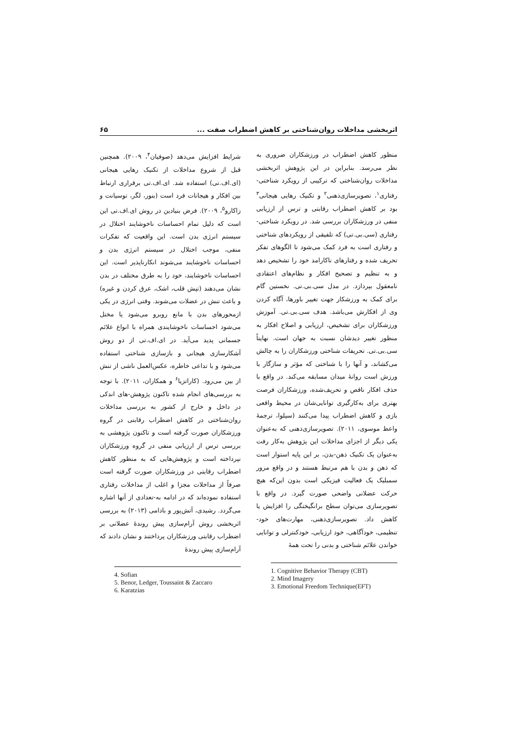اثربخشی مداخلات روان‌شناختی بر کاهش اضطراب صفت ... ۶۵
منظور کاهش اضطراب در ورزشکاران ضروری به نظر می‌رسد. بنابراین در این پژوهش اثربخشی مداخلات روان‌شناختی که ترکیبی از رویکرد شناختی-رفتاری<sup>۱</sup>، تصویرسازی‌ذهنی<sup>۲</sup> و تکنیک رهایی هیجانی<sup>۳</sup> بود بر کاهش اضطراب رقابتی و ترس از ارزیابی منفی در ورزشکاران بررسی شد. در رویکرد شناختی-رفتاری (سی.بی.تی) که تلفیقی از رویکردهای شناختی و رفتاری است به فرد کمک می‌شود تا الگوهای تفکر تحریف شده و رفتارهای ناکارامد خود را تشخیص دهد و به تنظیم و تصحیح افکار و نظام‌های اعتقادی نامعقول بپردازد. در مدل سی.بی.تی. نخستین گام برای کمک به ورزشکار جهت تغییر باورها، آگاه کردن وی از افکارش می‌باشد. هدف سی.بی.تی. آموزش ورزشکاران برای تشخیص، ارزیابی و اصلاح افکار به منظور تغییر دیدشان نسبت به جهان است. نهایتاً سی.بی.تی. تحریفات شناختی ورزشکاران را به چالش می‌کشاند، و آنها را با شناختی که مؤثر و سازگار با ورزش است روانهٔ میدان مسابقه می‌کند. در واقع با حذف افکار ناقص و تحریف‌شده، ورزشکاران فرصت بهتری برای به‌کارگیری توانایی‌شان در محیط واقعی بازی و کاهش اضطراب پیدا می‌کنند (سیلوا، ترجمهٔ واعظ موسوی، ۲۰۱۱). تصویرسازی‌ذهنی که به‌عنوان یکی دیگر از اجزای مداخلات این پژوهش به‌کار رفت به‌عنوان یک تکنیک ذهن-بدن، بر این پایه استوار است که ذهن و بدن با هم مرتبط هستند و در واقع مرور سمبلیک یک فعالیت فیزیکی است بدون این‌که هیچ حرکت عضلانی واضحی صورت گیرد. در واقع با تصویرسازی می‌توان سطح برانگیختگی را افزایش یا کاهش داد. تصویرسازی‌ذهنی، مهارت‌های خود-تنظیمی، خودآگاهی، خود ارزیابی، خودکنترلی و توانایی خواندن علائم شناختی و بدنی را تحت همهٔ
1. Cognitive Behavior Therapy (CBT)
2. Mind Imagery
3. Emotional Freedom Technique(EFT)
شرایط افزایش می‌دهد (صوفیان<sup>۴</sup>، ۲۰۰۹). همچنین قبل از شروع مداخلات از تکنیک رهایی هیجانی (ای.اف.تی) استفاده شد. ای.اف.تی برقراری ارتباط بین افکار و هیجانات فرد است (بنور، لگر، توسیانت و زاکارو<sup>۵</sup>، ۲۰۰۹). فرض بنیادین در روش ای.اف.تی این است که دلیل تمام احساسات ناخوشایند اختلال در سیستم انرژی بدن است. این واقعیت که تفکرات منفی، موجب اختلال در سیستم انرژی بدن و احساسات ناخوشایند می‌شوند انکارناپذیر است. این احساسات ناخوشایند، خود را به طرق مختلف در بدن نشان می‌دهند (تپش قلب، اشک، عرق کردن و غیره) و باعث تنش در عضلات می‌شوند. وقتی انرژی در یکی ازمحورهای بدن با مانع روبرو می‌شود یا مختل می‌شود احساسات ناخوشایندی همراه با انواع علائم جسمانی پدید می‌آید. در ای.اف.تی از دو روش آشکارسازی هیجانی و بازسازی شناختی استفاده می‌شود و با تداعی خاطره، عکس‌العمل ناشی از تنش از بین می‌رود. (کاراتزیا<sup>۶</sup> و همکاران، ۲۰۱۱). با توجه به بررسی‌های انجام شده تاکنون پژوهش-های اندکی در داخل و خارج از کشور به بررسی مداخلات روان‌شناختی در کاهش اضطراب رقابتی در گروه ورزشکاران صورت گرفته است و تاکنون پژوهشی به بررسی ترس از ارزیابی منفی در گروه ورزشکاران نپرداخته است و پژوهش‌هایی که به منظور کاهش اضطراب رقابتی در ورزشکاران صورت گرفته است صرفاً از مداخلات مجزا و اغلب از مداخلات رفتاری استفاده نموده‌اند که در ادامه به-تعدادی از آنها اشاره می‌گردد. رشیدی، آتش‌پور و بادامی (۲۰۱۳) به بررسی اثربخشی روش آرام‌سازی پیش روندهٔ عضلانی بر اضطراب رقابتی ورزشکاران پرداختند و نشان دادند که آرام‌سازی پیش روندهٔ
4. Sofian
5. Benor, Ledger, Toussaint & Zaccaro
6. Karatzias